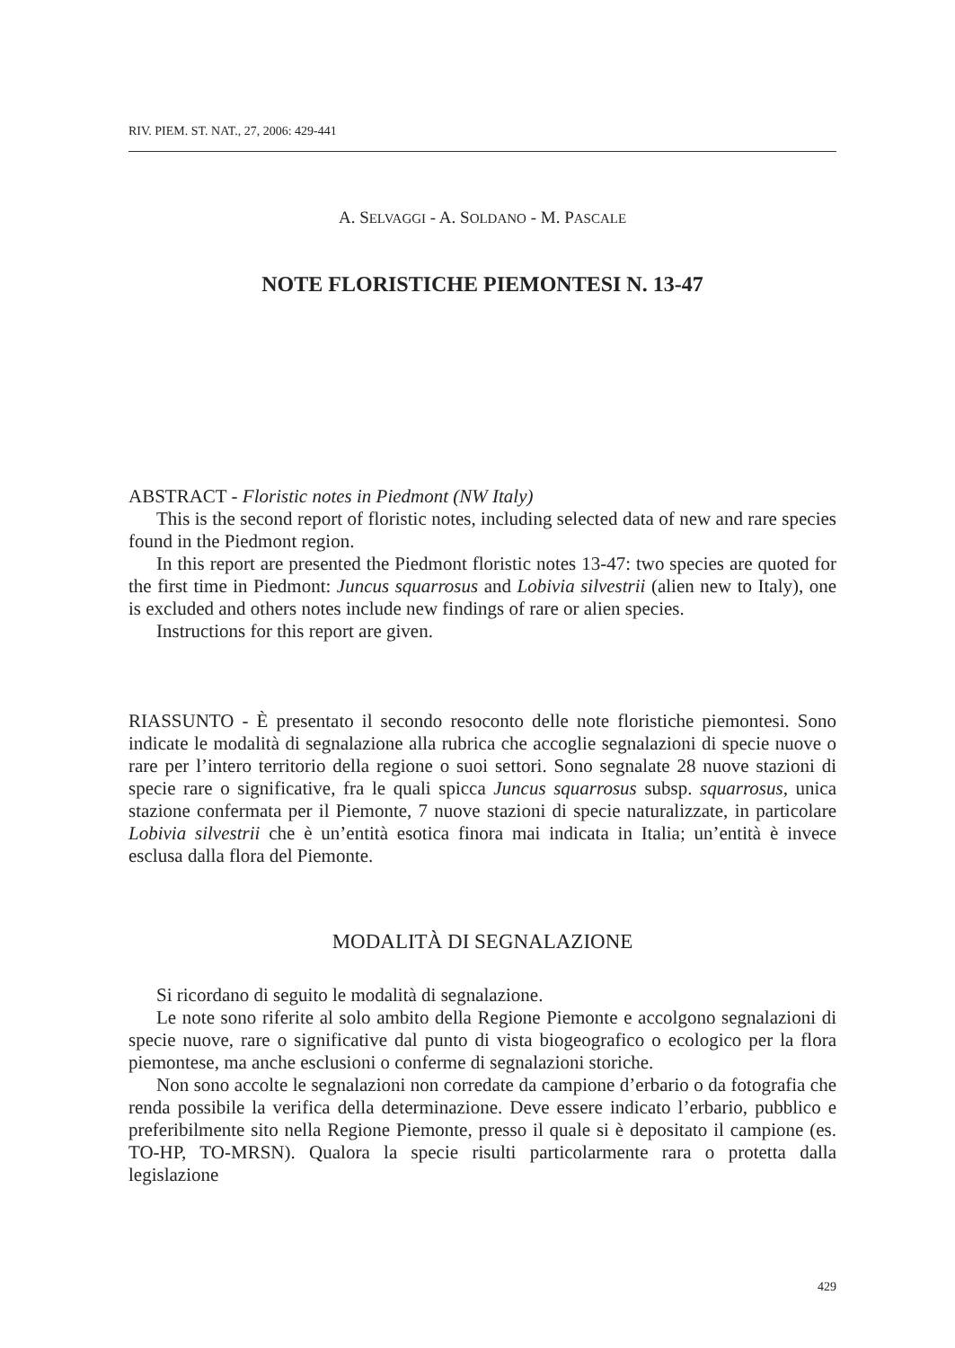RIV. PIEM. ST. NAT., 27, 2006: 429-441
A. SELVAGGI - A. SOLDANO - M. PASCALE
NOTE FLORISTICHE PIEMONTESI N. 13-47
ABSTRACT - Floristic notes in Piedmont (NW Italy)
This is the second report of floristic notes, including selected data of new and rare species found in the Piedmont region.
In this report are presented the Piedmont floristic notes 13-47: two species are quoted for the first time in Piedmont: Juncus squarrosus and Lobivia silvestrii (alien new to Italy), one is excluded and others notes include new findings of rare or alien species.
Instructions for this report are given.
RIASSUNTO - È presentato il secondo resoconto delle note floristiche piemontesi. Sono indicate le modalità di segnalazione alla rubrica che accoglie segnalazioni di specie nuove o rare per l’intero territorio della regione o suoi settori. Sono segnalate 28 nuove stazioni di specie rare o significative, fra le quali spicca Juncus squarrosus subsp. squarrosus, unica stazione confermata per il Piemonte, 7 nuove stazioni di specie naturalizzate, in particolare Lobivia silvestrii che è un’entità esotica finora mai indicata in Italia; un’entità è invece esclusa dalla flora del Piemonte.
MODALITÀ DI SEGNALAZIONE
Si ricordano di seguito le modalità di segnalazione.
Le note sono riferite al solo ambito della Regione Piemonte e accolgono segnalazioni di specie nuove, rare o significative dal punto di vista biogeografico o ecologico per la flora piemontese, ma anche esclusioni o conferme di segnalazioni storiche.
Non sono accolte le segnalazioni non corredate da campione d’erbario o da fotografia che renda possibile la verifica della determinazione. Deve essere indicato l’erbario, pubblico e preferibilmente sito nella Regione Piemonte, presso il quale si è depositato il campione (es. TO-HP, TO-MRSN). Qualora la specie risulti particolarmente rara o protetta dalla legislazione
429